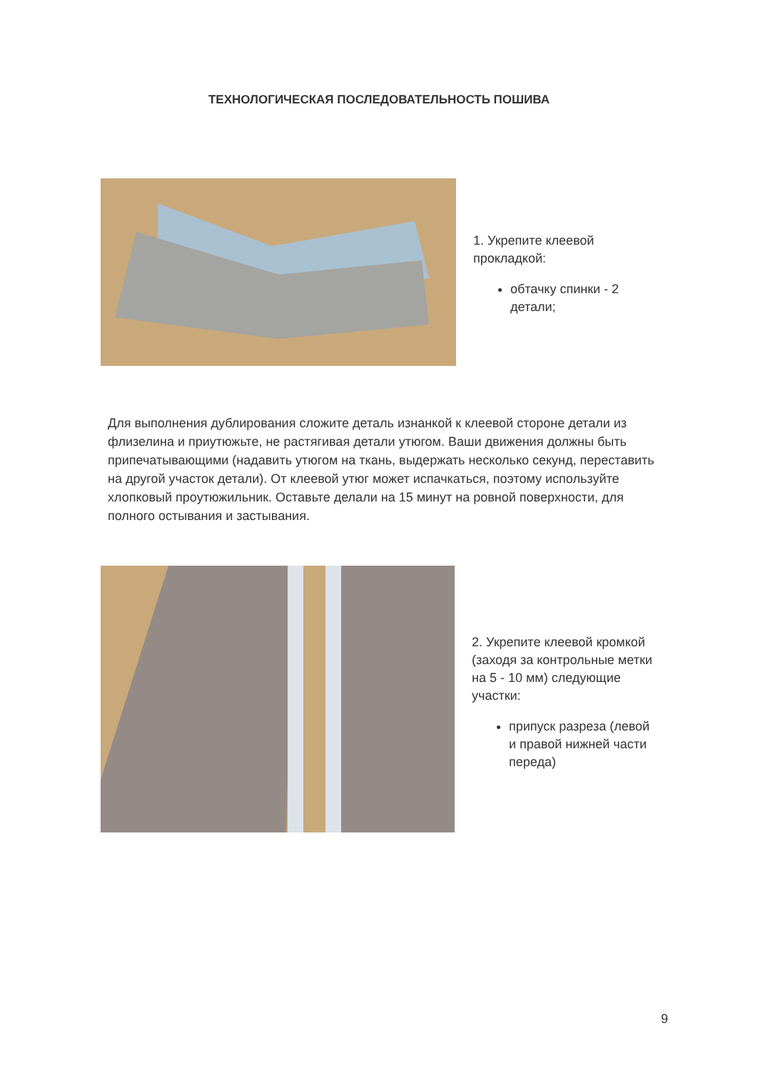ТЕХНОЛОГИЧЕСКАЯ ПОСЛЕДОВАТЕЛЬНОСТЬ ПОШИВА
1. Укрепите клеевой
прокладкой:
обтачку спинки - 2
детали;
Для выполнения дублирования сложите деталь изнанкой к клеевой стороне детали из флизелина и приутюжьте, не растягивая детали утюгом. Ваши движения должны быть припечатывающими (надавить утюгом на ткань, выдержать несколько секунд, переставить на другой участок детали). От клеевой утюг может испачкаться, поэтому используйте хлопковый проутюжильник. Оставьте делали на 15 минут на ровной поверхности, для полного остывания и застывания.
2. Укрепите клеевой кромкой
(заходя за контрольные метки
на 5 - 10 мм) следующие
участки:
припуск разреза (левой
и правой нижней части
переда)
9